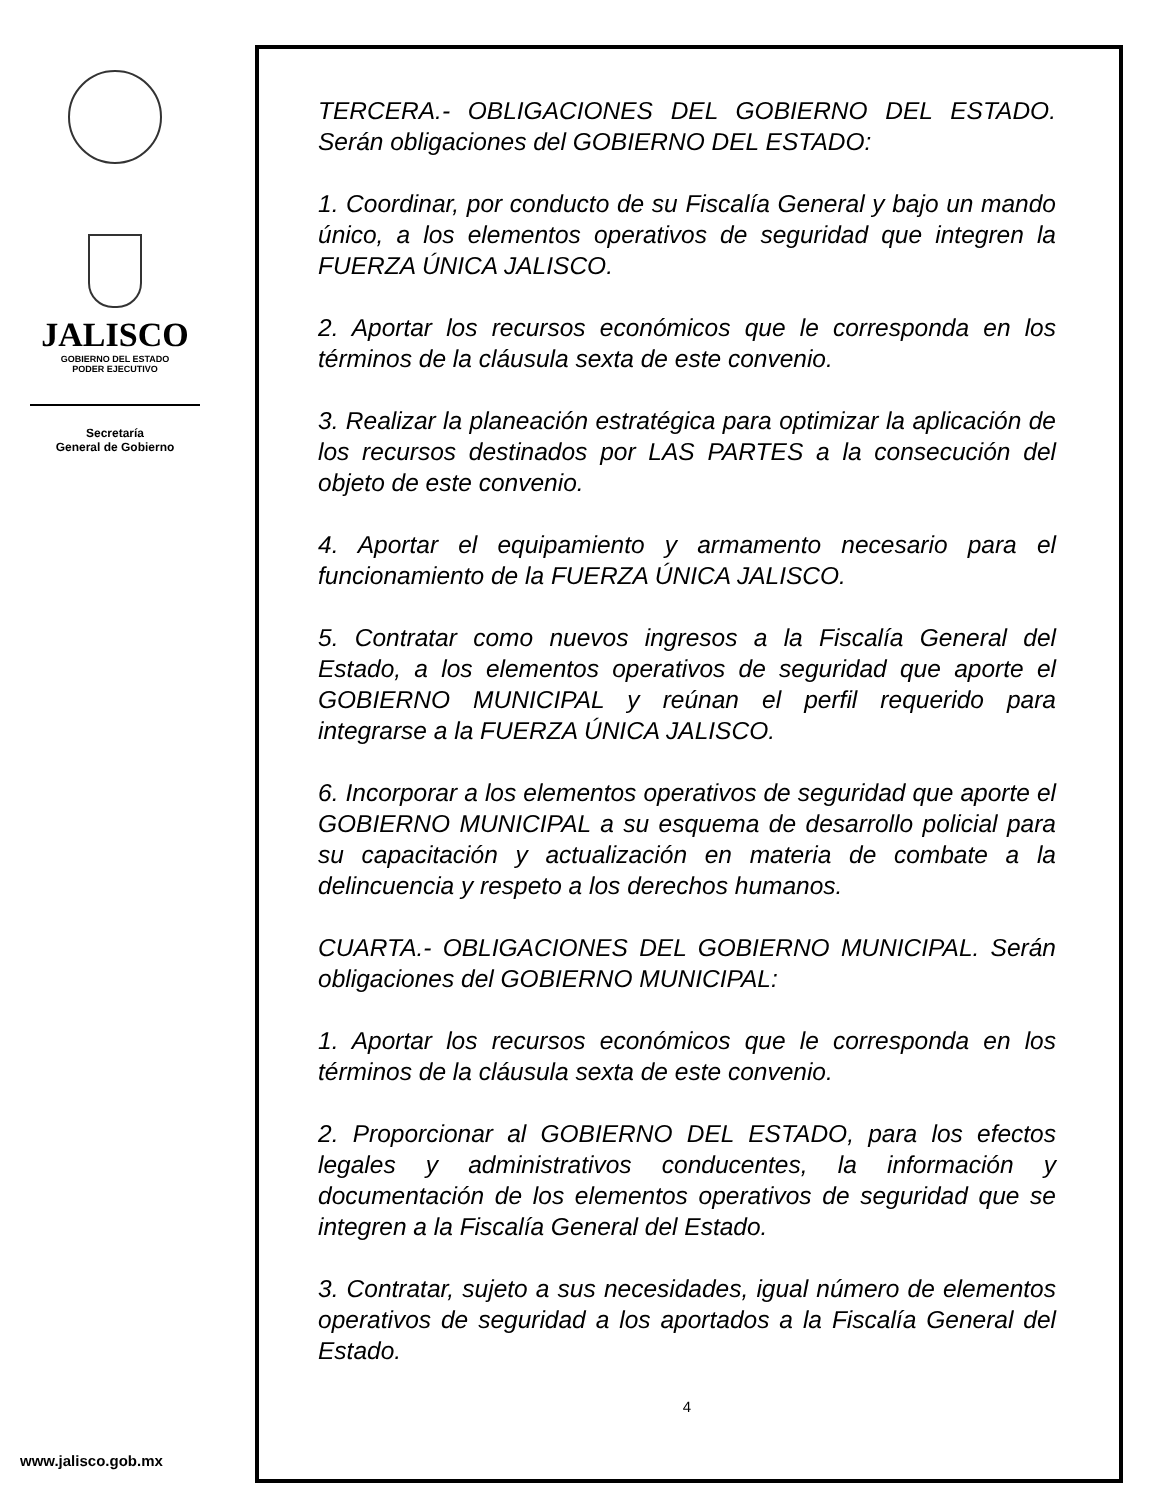JALISCO
GOBIERNO DEL ESTADO
PODER EJECUTIVO
Secretaría
General de Gobierno
www.jalisco.gob.mx
TERCERA.- OBLIGACIONES DEL GOBIERNO DEL ESTADO. Serán obligaciones del GOBIERNO DEL ESTADO:
1. Coordinar, por conducto de su Fiscalía General y bajo un mando único, a los elementos operativos de seguridad que integren la FUERZA ÚNICA JALISCO.
2. Aportar los recursos económicos que le corresponda en los términos de la cláusula sexta de este convenio.
3. Realizar la planeación estratégica para optimizar la aplicación de los recursos destinados por LAS PARTES a la consecución del objeto de este convenio.
4. Aportar el equipamiento y armamento necesario para el funcionamiento de la FUERZA ÚNICA JALISCO.
5. Contratar como nuevos ingresos a la Fiscalía General del Estado, a los elementos operativos de seguridad que aporte el GOBIERNO MUNICIPAL y reúnan el perfil requerido para integrarse a la FUERZA ÚNICA JALISCO.
6. Incorporar a los elementos operativos de seguridad que aporte el GOBIERNO MUNICIPAL a su esquema de desarrollo policial para su capacitación y actualización en materia de combate a la delincuencia y respeto a los derechos humanos.
CUARTA.- OBLIGACIONES DEL GOBIERNO MUNICIPAL. Serán obligaciones del GOBIERNO MUNICIPAL:
1. Aportar los recursos económicos que le corresponda en los términos de la cláusula sexta de este convenio.
2. Proporcionar al GOBIERNO DEL ESTADO, para los efectos legales y administrativos conducentes, la información y documentación de los elementos operativos de seguridad que se integren a la Fiscalía General del Estado.
3. Contratar, sujeto a sus necesidades, igual número de elementos operativos de seguridad a los aportados a la Fiscalía General del Estado.
4